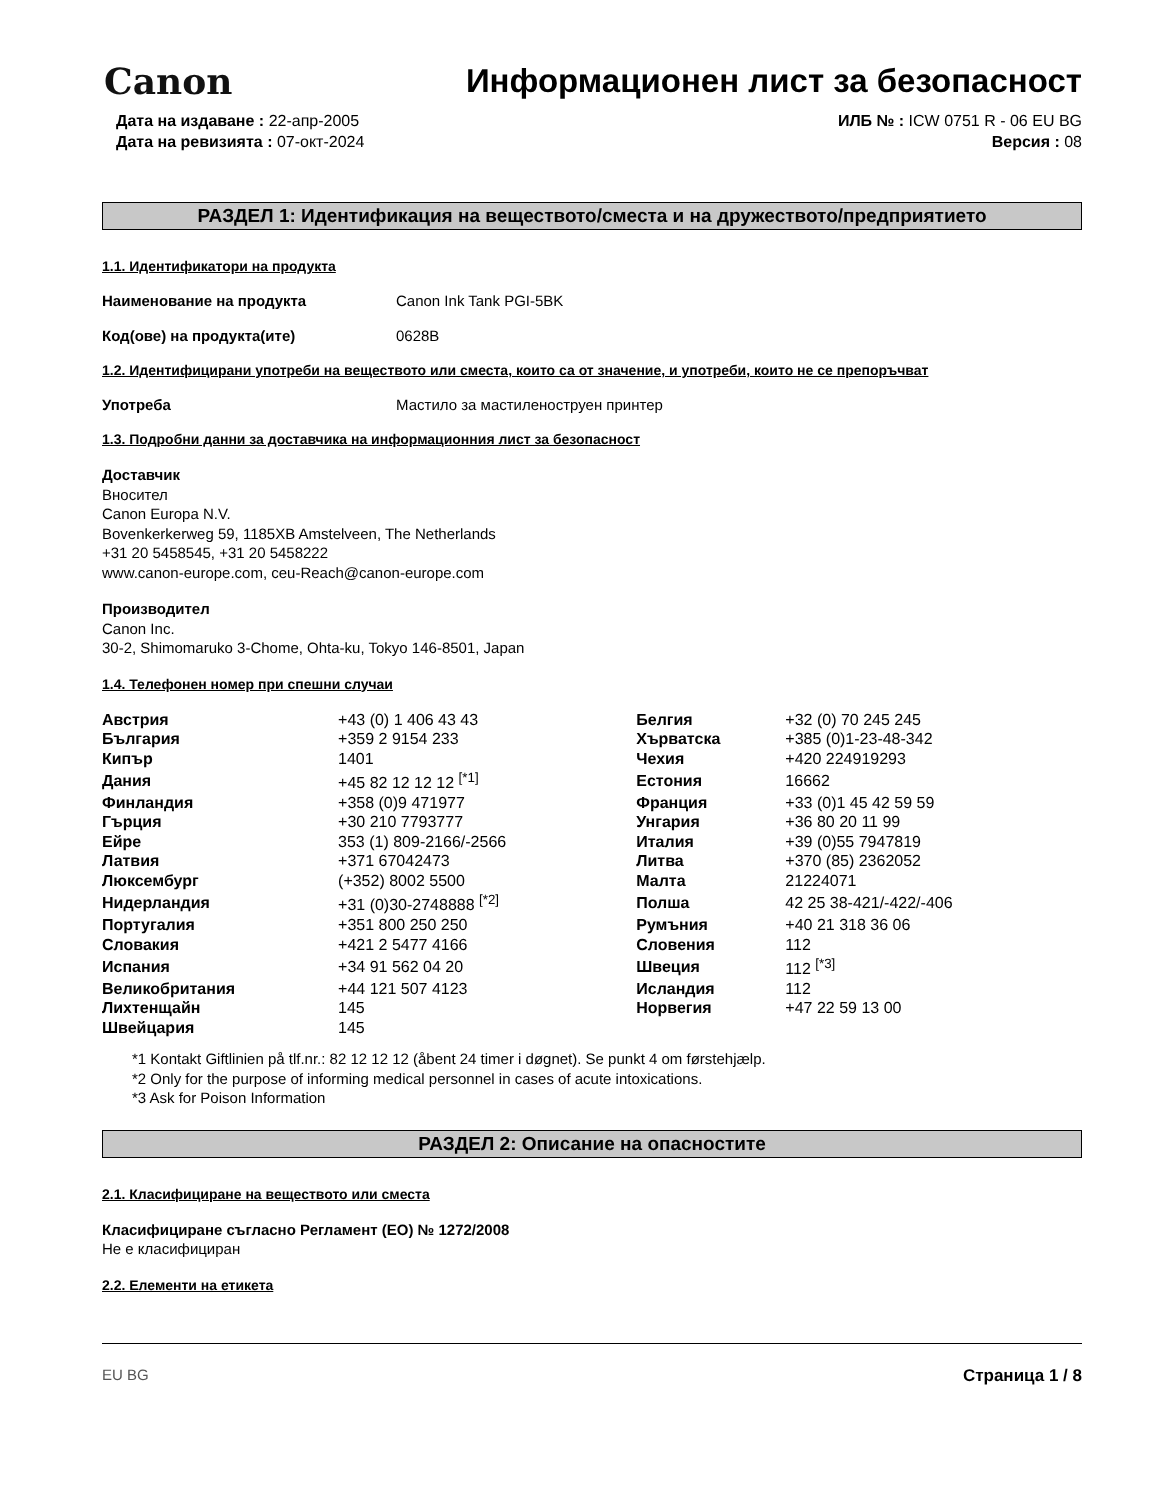Canon
Информационен лист за безопасност
Дата на издаване : 22-апр-2005
Дата на ревизията : 07-окт-2024
ИЛБ № : ICW 0751 R - 06 EU BG
Версия : 08
РАЗДЕЛ 1: Идентификация на веществото/сместа и на дружеството/предприятието
1.1. Идентификатори на продукта
Наименование на продукта Canon Ink Tank PGI-5BK
Код(ове) на продукта(ите) 0628B
1.2. Идентифицирани употреби на веществото или сместа, които са от значение, и употреби, които не се препоръчват
Употреба Мастило за мастиленоструен принтер
1.3. Подробни данни за доставчика на информационния лист за безопасност
Доставчик
Вносител
Canon Europa N.V.
Bovenkerkerweg 59, 1185XB Amstelveen, The Netherlands
+31 20 5458545, +31 20 5458222
www.canon-europe.com, ceu-Reach@canon-europe.com
Производител
Canon Inc.
30-2, Shimomaruko 3-Chome, Ohta-ku, Tokyo 146-8501, Japan
1.4. Телефонен номер при спешни случаи
| Австрия | +43 (0) 1 406 43 43 | Белгия | +32 (0) 70 245 245 |
| България | +359 2 9154 233 | Хърватска | +385 (0)1-23-48-342 |
| Кипър | 1401 | Чехия | +420 224919293 |
| Дания | +45 82 12 12 12 <sup>[*1]</sup> | Естония | 16662 |
| Финландия | +358 (0)9 471977 | Франция | +33 (0)1 45 42 59 59 |
| Гърция | +30 210 7793777 | Унгария | +36 80 20 11 99 |
| Ейре | 353 (1) 809-2166/-2566 | Италия | +39 (0)55 7947819 |
| Латвия | +371 67042473 | Литва | +370 (85) 2362052 |
| Люксембург | (+352) 8002 5500 | Малта | 21224071 |
| Нидерландия | +31 (0)30-2748888 <sup>[*2]</sup> | Полша | 42 25 38-421/-422/-406 |
| Португалия | +351 800 250 250 | Румъния | +40 21 318 36 06 |
| Словакия | +421 2 5477 4166 | Словения | 112 |
| Испания | +34 91 562 04 20 | Швеция | 112 <sup>[*3]</sup> |
| Великобритания | +44 121 507 4123 | Исландия | 112 |
| Лихтенщайн | 145 | Норвегия | +47 22 59 13 00 |
| Швейцария | 145 | | |
*1 Kontakt Giftlinien på tlf.nr.: 82 12 12 12 (åbent 24 timer i døgnet). Se punkt 4 om førstehjælp.
*2 Only for the purpose of informing medical personnel in cases of acute intoxications.
*3 Ask for Poison Information
РАЗДЕЛ 2: Описание на опасностите
2.1. Класифициране на веществото или сместа
Класифициране съгласно Регламент (ЕО) № 1272/2008
Не е класифициран
2.2. Елементи на етикета
EU BG Страница 1 / 8